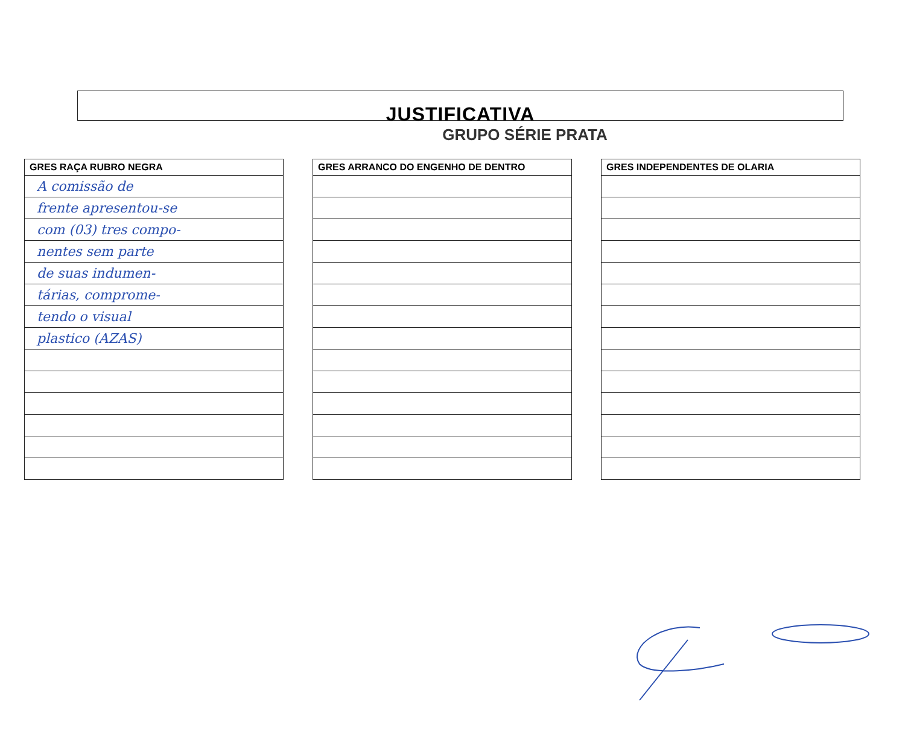JUSTIFICATIVA
GRUPO SÉRIE PRATA
GRES RAÇA RUBRO NEGRA
A comissão de
frente apresentou-se
com (03) tres compo-
nentes sem parte
de suas indumen-
tárias, comprome-
tendo o visual
plastico (AZAS)
GRES ARRANCO DO ENGENHO DE DENTRO GRES INDEPENDENTES DE OLARIA